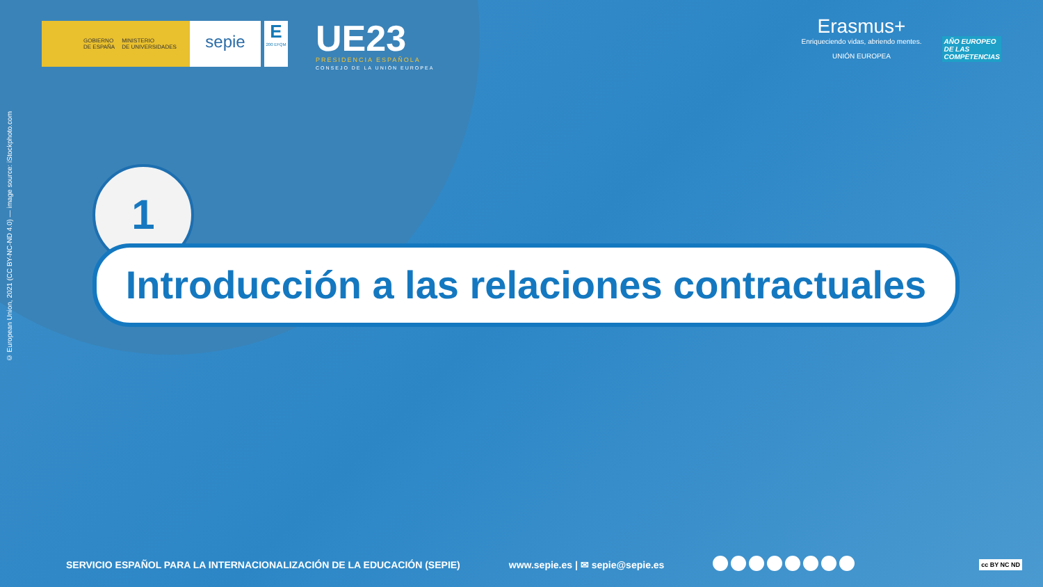GOBIERNO
DE ESPAÑA MINISTERIO
DE UNIVERSIDADES
sepie
E
200 EFQM
UE23
PRESIDENCIA ESPAÑOLA
CONSEJO DE LA UNIÓN EUROPEA
Erasmus+
Enriqueciendo vidas, abriendo mentes.
UNIÓN EUROPEA
AÑO EUROPEO
DE LAS
COMPETENCIAS
© European Union, 2021 (CC BY-NC-ND 4.0) — image source: iStockphoto.com
1
Introducción a las relaciones contractuales
SERVICIO ESPAÑOL PARA LA INTERNACIONALIZACIÓN DE LA EDUCACIÓN (SEPIE) www.sepie.es | ✉ sepie@sepie.es cc BY NC ND